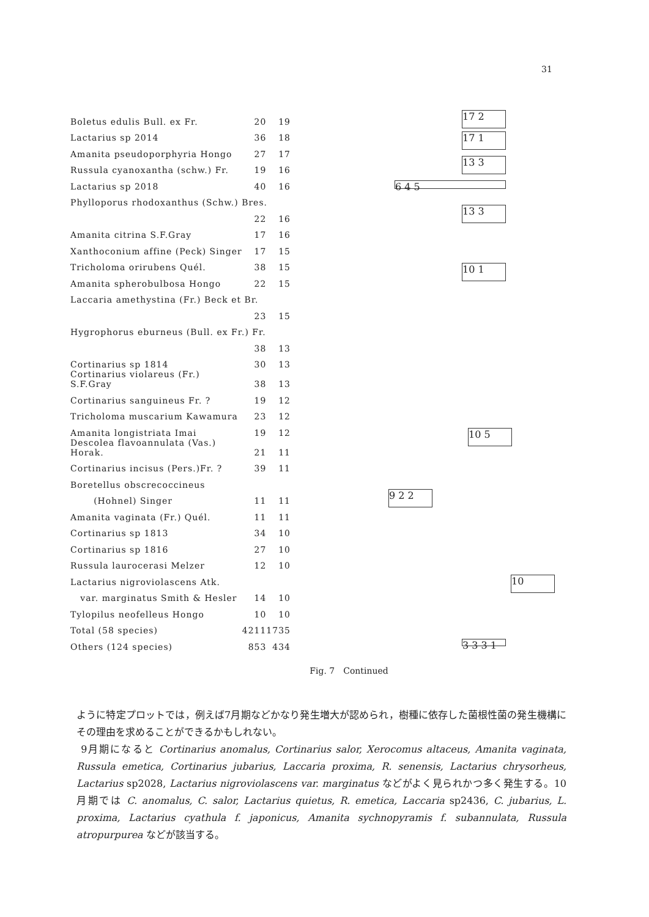31
| Boletus edulis Bull. ex Fr. | 20 | 19 |
| Lactarius sp 2014 | 36 | 18 |
| Amanita pseudoporphyria Hongo | 27 | 17 |
| Russula cyanoxantha (schw.) Fr. | 19 | 16 |
| Lactarius sp 2018 | 40 | 16 |
| Phylloporus rhodoxanthus (Schw.) Bres. | | |
| | 22 | 16 |
| Amanita citrina S.F.Gray | 17 | 16 |
| Xanthoconium affine (Peck) Singer | 17 | 15 |
| Tricholoma orirubens Quél. | 38 | 15 |
| Amanita spherobulbosa Hongo | 22 | 15 |
| Laccaria amethystina (Fr.) Beck et Br. | | |
| | 23 | 15 |
| Hygrophorus eburneus (Bull. ex Fr.) Fr. | | |
| | 38 | 13 |
| Cortinarius sp 1814 | 30 | 13 |
| Cortinarius violareus (Fr.) S.F.Gray | 38 | 13 |
| Cortinarius sanguineus Fr. ? | 19 | 12 |
| Tricholoma muscarium Kawamura | 23 | 12 |
| Amanita longistriata Imai | 19 | 12 |
| Descolea flavoannulata (Vas.) Horak. | 21 | 11 |
| Cortinarius incisus (Pers.)Fr. ? | 39 | 11 |
| Boretellus obscrecoccineus | | |
| (Hohnel) Singer | 11 | 11 |
| Amanita vaginata (Fr.) Quél. | 11 | 11 |
| Cortinarius sp 1813 | 34 | 10 |
| Cortinarius sp 1816 | 27 | 10 |
| Russula laurocerasi Melzer | 12 | 10 |
| Lactarius nigroviolascens Atk. | | |
| var. marginatus Smith & Hesler | 14 | 10 |
| Tylopilus neofelleus Hongo | 10 | 10 |
| Total (58 species) | 4211 | 1735 |
| Others (124 species) | 853 | 434 |
17 2
17 1
13 3
6 4 5
13 3
10 1
10 5
9 2 2
10
3 3 3 1
Fig. 7　Continued
ように特定プロットでは，例えば7月期などかなり発生増大が認められ，樹種に依存した菌根性菌の発生機構にその理由を求めることができるかもしれない。
9月期になると Cortinarius anomalus, Cortinarius salor, Xerocomus altaceus, Amanita vaginata, Russula emetica, Cortinarius jubarius, Laccaria proxima, R. senensis, Lactarius chrysorheus, Lactarius sp2028, Lactarius nigroviolascens var. marginatus などがよく見られかつ多く発生する。10月期では C. anomalus, C. salor, Lactarius quietus, R. emetica, Laccaria sp2436, C. jubarius, L. proxima, Lactarius cyathula f. japonicus, Amanita sychnopyramis f. subannulata, Russula atropurpurea などが該当する。